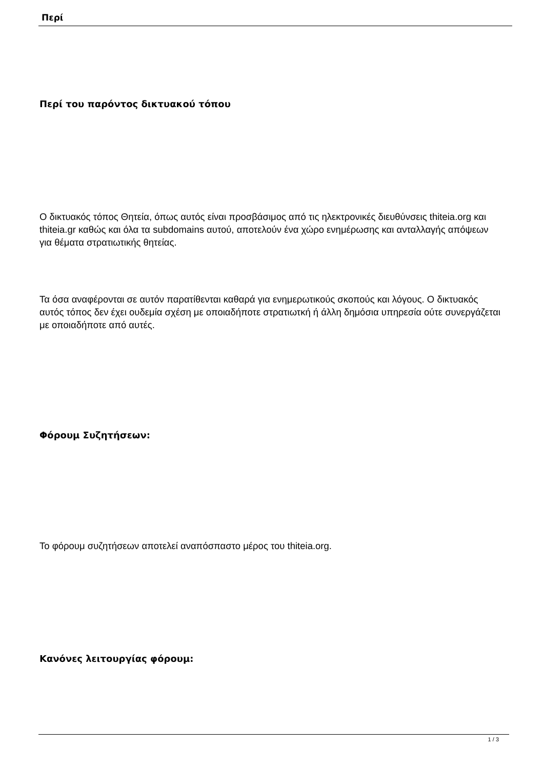Περί
Περί του παρόντος δικτυακού τόπου
Ο δικτυακός τόπος Θητεία, όπως αυτός είναι προσβάσιμος από τις ηλεκτρονικές διευθύνσεις thiteia.org και thiteia.gr καθώς και όλα τα subdomains αυτού, αποτελούν ένα χώρο ενημέρωσης και ανταλλαγής απόψεων για θέματα στρατιωτικής θητείας.
Τα όσα αναφέρονται σε αυτόν παρατίθενται καθαρά για ενημερωτικούς σκοπούς και λόγους. Ο δικτυακός αυτός τόπος δεν έχει ουδεμία σχέση με οποιαδήποτε στρατιωτκή ή άλλη δημόσια υπηρεσία ούτε συνεργάζεται με οποιαδήποτε από αυτές.
Φόρουμ Συζητήσεων:
Το φόρουμ συζητήσεων αποτελεί αναπόσπαστο μέρος του thiteia.org.
Κανόνες λειτουργίας φόρουμ:
1 / 3